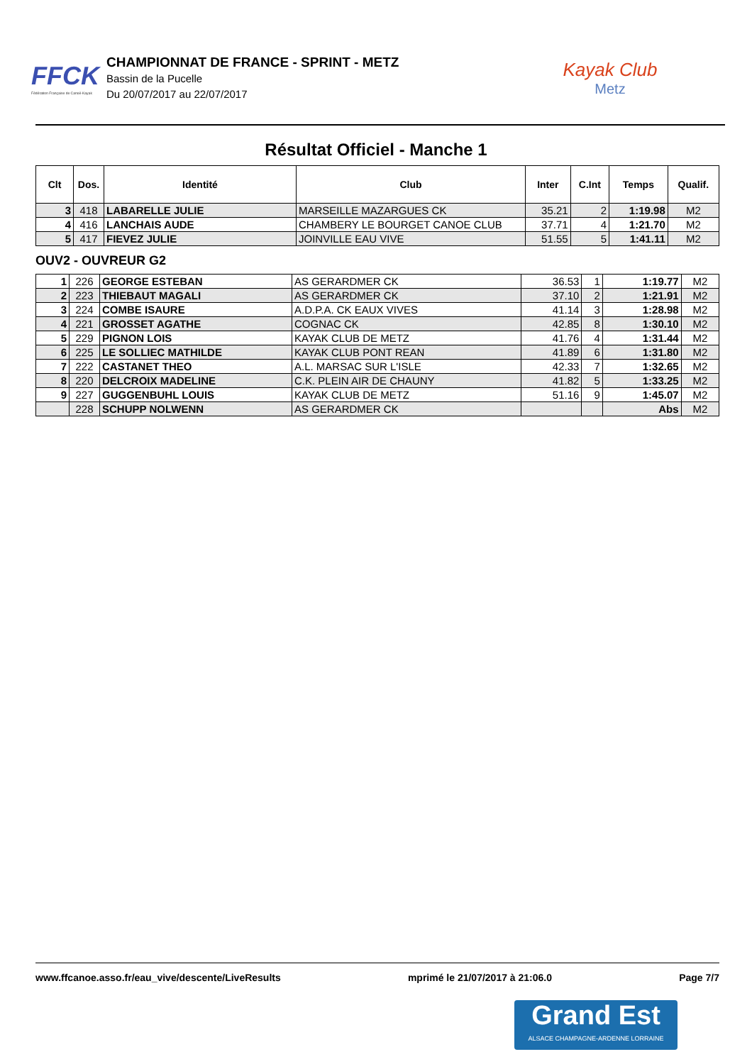FFCK
Fédération Française de Canoë-Kayak
CHAMPIONNAT DE FRANCE - SPRINT - METZ
Bassin de la Pucelle
Du 20/07/2017 au 22/07/2017
Kayak Club
Metz
Résultat Officiel - Manche 1
| Clt | Dos. | Identité | Club | Inter | C.Int | Temps | Qualif. |
| --- | --- | --- | --- | --- | --- | --- | --- |
| 3 | 418 | LABARELLE JULIE | MARSEILLE MAZARGUES CK | 35.21 | 2 | 1:19.98 | M2 |
| 4 | 416 | LANCHAIS AUDE | CHAMBERY LE BOURGET CANOE CLUB | 37.71 | 4 | 1:21.70 | M2 |
| 5 | 417 | FIEVEZ JULIE | JOINVILLE EAU VIVE | 51.55 | 5 | 1:41.11 | M2 |
OUV2 - OUVREUR G2
| 1 | 226 | GEORGE ESTEBAN | AS GERARDMER CK | 36.53 | 1 | 1:19.77 | M2 |
| 2 | 223 | THIEBAUT MAGALI | AS GERARDMER CK | 37.10 | 2 | 1:21.91 | M2 |
| 3 | 224 | COMBE ISAURE | A.D.P.A. CK EAUX VIVES | 41.14 | 3 | 1:28.98 | M2 |
| 4 | 221 | GROSSET AGATHE | COGNAC CK | 42.85 | 8 | 1:30.10 | M2 |
| 5 | 229 | PIGNON LOIS | KAYAK CLUB DE METZ | 41.76 | 4 | 1:31.44 | M2 |
| 6 | 225 | LE SOLLIEC MATHILDE | KAYAK CLUB PONT REAN | 41.89 | 6 | 1:31.80 | M2 |
| 7 | 222 | CASTANET THEO | A.L. MARSAC SUR L'ISLE | 42.33 | 7 | 1:32.65 | M2 |
| 8 | 220 | DELCROIX MADELINE | C.K. PLEIN AIR DE CHAUNY | 41.82 | 5 | 1:33.25 | M2 |
| 9 | 227 | GUGGENBUHL LOUIS | KAYAK CLUB DE METZ | 51.16 | 9 | 1:45.07 | M2 |
| | 228 | SCHUPP NOLWENN | AS GERARDMER CK | | | Abs | M2 |
www.ffcanoe.asso.fr/eau_vive/descente/LiveResults mprimé le 21/07/2017 à 21:06.0 Page 7/7
Grand Est
ALSACE CHAMPAGNE-ARDENNE LORRAINE